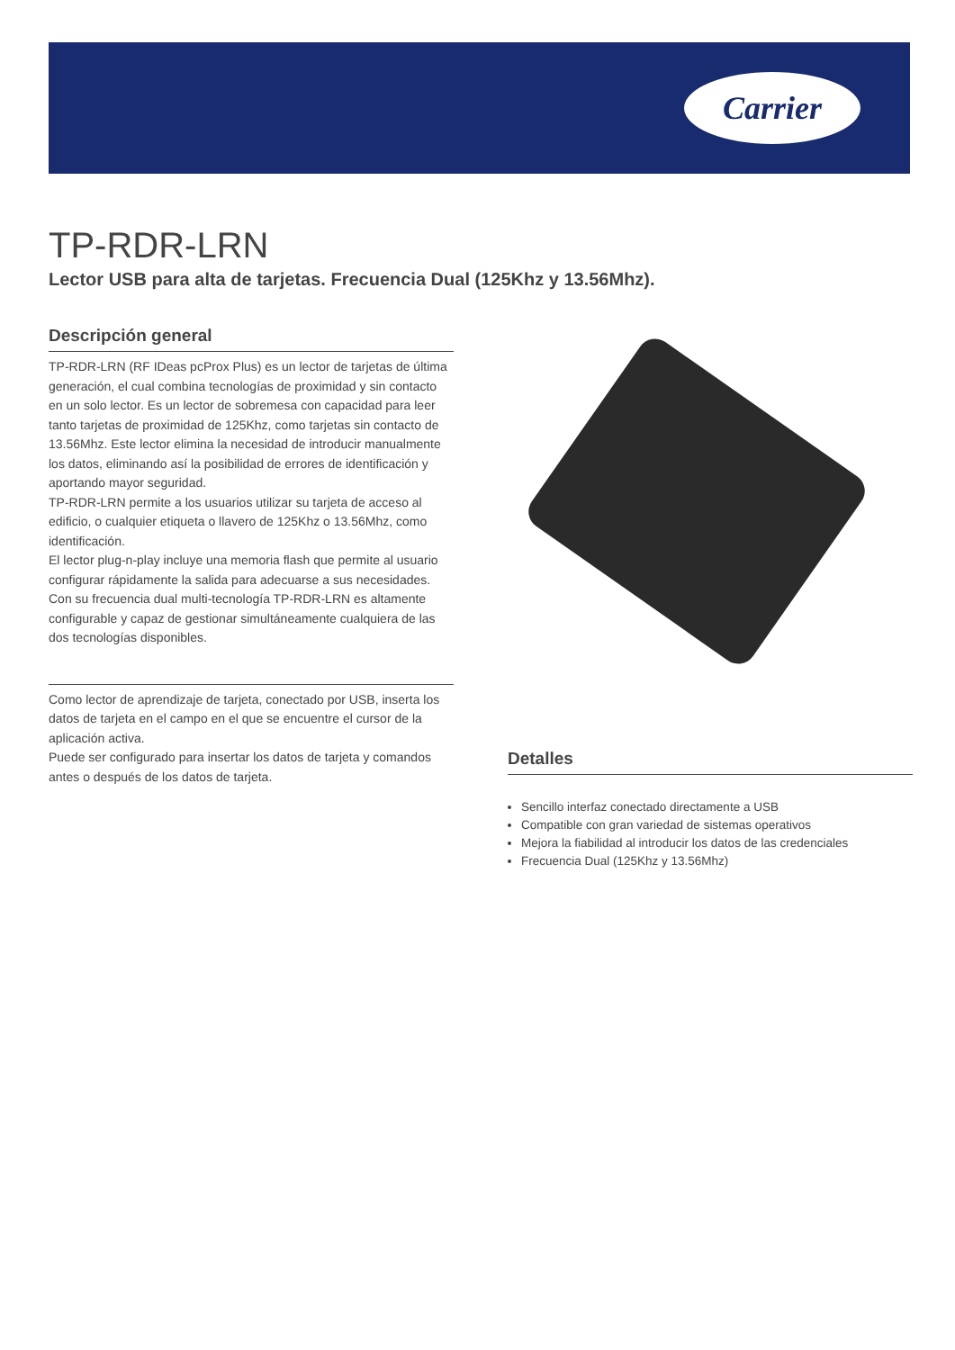Carrier
TP-RDR-LRN
Lector USB para alta de tarjetas. Frecuencia Dual (125Khz y 13.56Mhz).
Descripción general
TP-RDR-LRN (RF IDeas pcProx Plus) es un lector de tarjetas de última generación, el cual combina tecnologías de proximidad y sin contacto en un solo lector. Es un lector de sobremesa con capacidad para leer tanto tarjetas de proximidad de 125Khz, como tarjetas sin contacto de 13.56Mhz. Este lector elimina la necesidad de introducir manualmente los datos, eliminando así la posibilidad de errores de identificación y aportando mayor seguridad.
TP-RDR-LRN permite a los usuarios utilizar su tarjeta de acceso al edificio, o cualquier etiqueta o llavero de 125Khz o 13.56Mhz, como identificación.
El lector plug-n-play incluye una memoria flash que permite al usuario configurar rápidamente la salida para adecuarse a sus necesidades. Con su frecuencia dual multi-tecnología TP-RDR-LRN es altamente configurable y capaz de gestionar simultáneamente cualquiera de las dos tecnologías disponibles.
Como lector de aprendizaje de tarjeta, conectado por USB, inserta los datos de tarjeta en el campo en el que se encuentre el cursor de la aplicación activa.
Puede ser configurado para insertar los datos de tarjeta y comandos antes o después de los datos de tarjeta.
Detalles
Sencillo interfaz conectado directamente a USB
Compatible con gran variedad de sistemas operativos
Mejora la fiabilidad al introducir los datos de las credenciales
Frecuencia Dual (125Khz y 13.56Mhz)